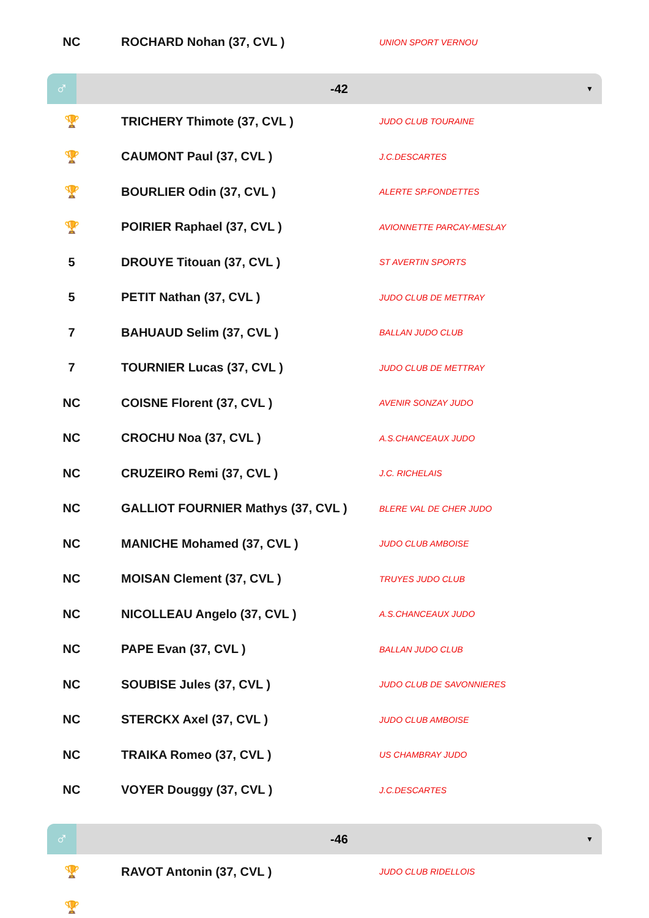| NC | ROCHARD Nohan (37, CVL ) | UNION SPORT VERNOU |
♂
-42 ▼
| 🏆 | TRICHERY Thimote (37, CVL ) | JUDO CLUB TOURAINE |
| 🏆 | CAUMONT Paul (37, CVL ) | J.C.DESCARTES |
| 🏆 | BOURLIER Odin (37, CVL ) | ALERTE SP.FONDETTES |
| 🏆 | POIRIER Raphael (37, CVL ) | AVIONNETTE PARCAY-MESLAY |
| 5 | DROUYE Titouan (37, CVL ) | ST AVERTIN SPORTS |
| 5 | PETIT Nathan (37, CVL ) | JUDO CLUB DE METTRAY |
| 7 | BAHUAUD Selim (37, CVL ) | BALLAN JUDO CLUB |
| 7 | TOURNIER Lucas (37, CVL ) | JUDO CLUB DE METTRAY |
| NC | COISNE Florent (37, CVL ) | AVENIR SONZAY JUDO |
| NC | CROCHU Noa (37, CVL ) | A.S.CHANCEAUX JUDO |
| NC | CRUZEIRO Remi (37, CVL ) | J.C. RICHELAIS |
| NC | GALLIOT FOURNIER Mathys (37, CVL ) | BLERE VAL DE CHER JUDO |
| NC | MANICHE Mohamed (37, CVL ) | JUDO CLUB AMBOISE |
| NC | MOISAN Clement (37, CVL ) | TRUYES JUDO CLUB |
| NC | NICOLLEAU Angelo (37, CVL ) | A.S.CHANCEAUX JUDO |
| NC | PAPE Evan (37, CVL ) | BALLAN JUDO CLUB |
| NC | SOUBISE Jules (37, CVL ) | JUDO CLUB DE SAVONNIERES |
| NC | STERCKX Axel (37, CVL ) | JUDO CLUB AMBOISE |
| NC | TRAIKA Romeo (37, CVL ) | US CHAMBRAY JUDO |
| NC | VOYER Douggy (37, CVL ) | J.C.DESCARTES |
♂
-46 ▼
| 🏆 | RAVOT Antonin (37, CVL ) | JUDO CLUB RIDELLOIS |
| 🏆 | | |